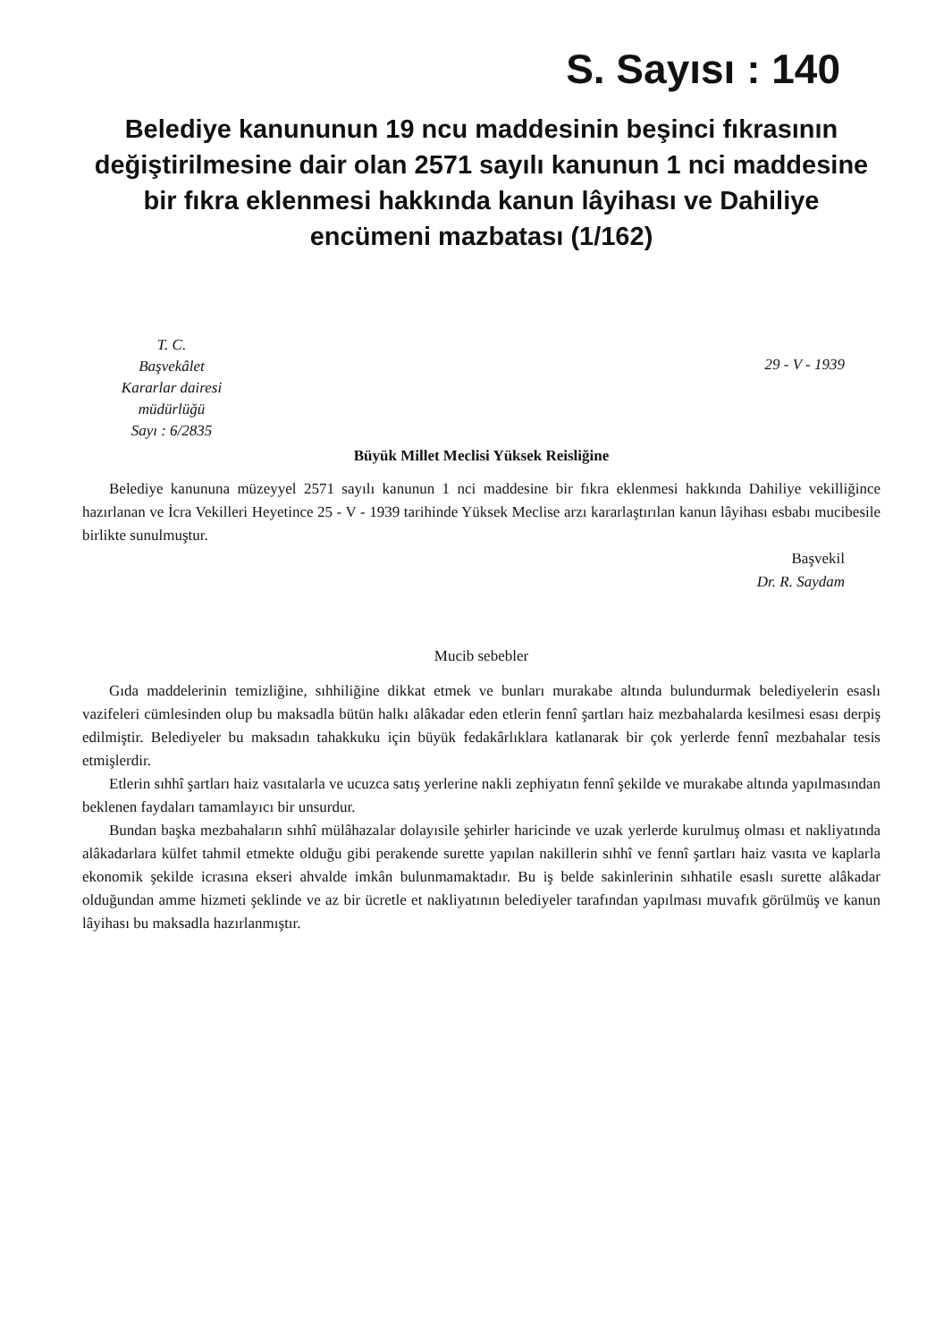S. Sayısı : 140
Belediye kanununun 19 ncu maddesinin beşinci fıkrasının değiştirilmesine dair olan 2571 sayılı kanunun 1 nci maddesine bir fıkra eklenmesi hakkında kanun lâyihası ve Dahiliye encümeni mazbatası (1/162)
T. C.
Başvekâlet
Kararlar dairesi
müdürlüğü
Sayı : 6/2835
29 - V - 1939
Büyük Millet Meclisi Yüksek Reisliğine
Belediye kanununa müzeyyel 2571 sayılı kanunun 1 nci maddesine bir fıkra eklenmesi hakkında Dahiliye vekilliğince hazırlanan ve İcra Vekilleri Heyetince 25 - V - 1939 tarihinde Yüksek Meclise arzı kararlaştırılan kanun lâyihası esbabı mucibesile birlikte sunulmuştur.
Başvekil
Dr. R. Saydam
Mucib sebebler
Gıda maddelerinin temizliğine, sıhhiliğine dikkat etmek ve bunları murakabe altında bulundurmak belediyelerin esaslı vazifeleri cümlesinden olup bu maksadla bütün halkı alâkadar eden etlerin fennî şartları haiz mezbahalarda kesilmesi esası derpiş edilmiştir. Belediyeler bu maksadın tahakkuku için büyük fedakârlıklara katlanarak bir çok yerlerde fennî mezbahalar tesis etmişlerdir.
Etlerin sıhhî şartları haiz vasıtalarla ve ucuzca satış yerlerine nakli zephiyatın fennî şekilde ve murakabe altında yapılmasından beklenen faydaları tamamlayıcı bir unsurdur.
Bundan başka mezbahaların sıhhî mülâhazalar dolayısile şehirler haricinde ve uzak yerlerde kurulmuş olması et nakliyatında alâkadarlara külfet tahmil etmekte olduğu gibi perakende surette yapılan nakillerin sıhhî ve fennî şartları haiz vasıta ve kaplarla ekonomik şekilde icrasına ekseri ahvalde imkân bulunmamaktadır. Bu iş belde sakinlerinin sıhhatile esaslı surette alâkadar olduğundan amme hizmeti şeklinde ve az bir ücretle et nakliyatının belediyeler tarafından yapılması muvafık görülmüş ve kanun lâyihası bu maksadla hazırlanmıştır.